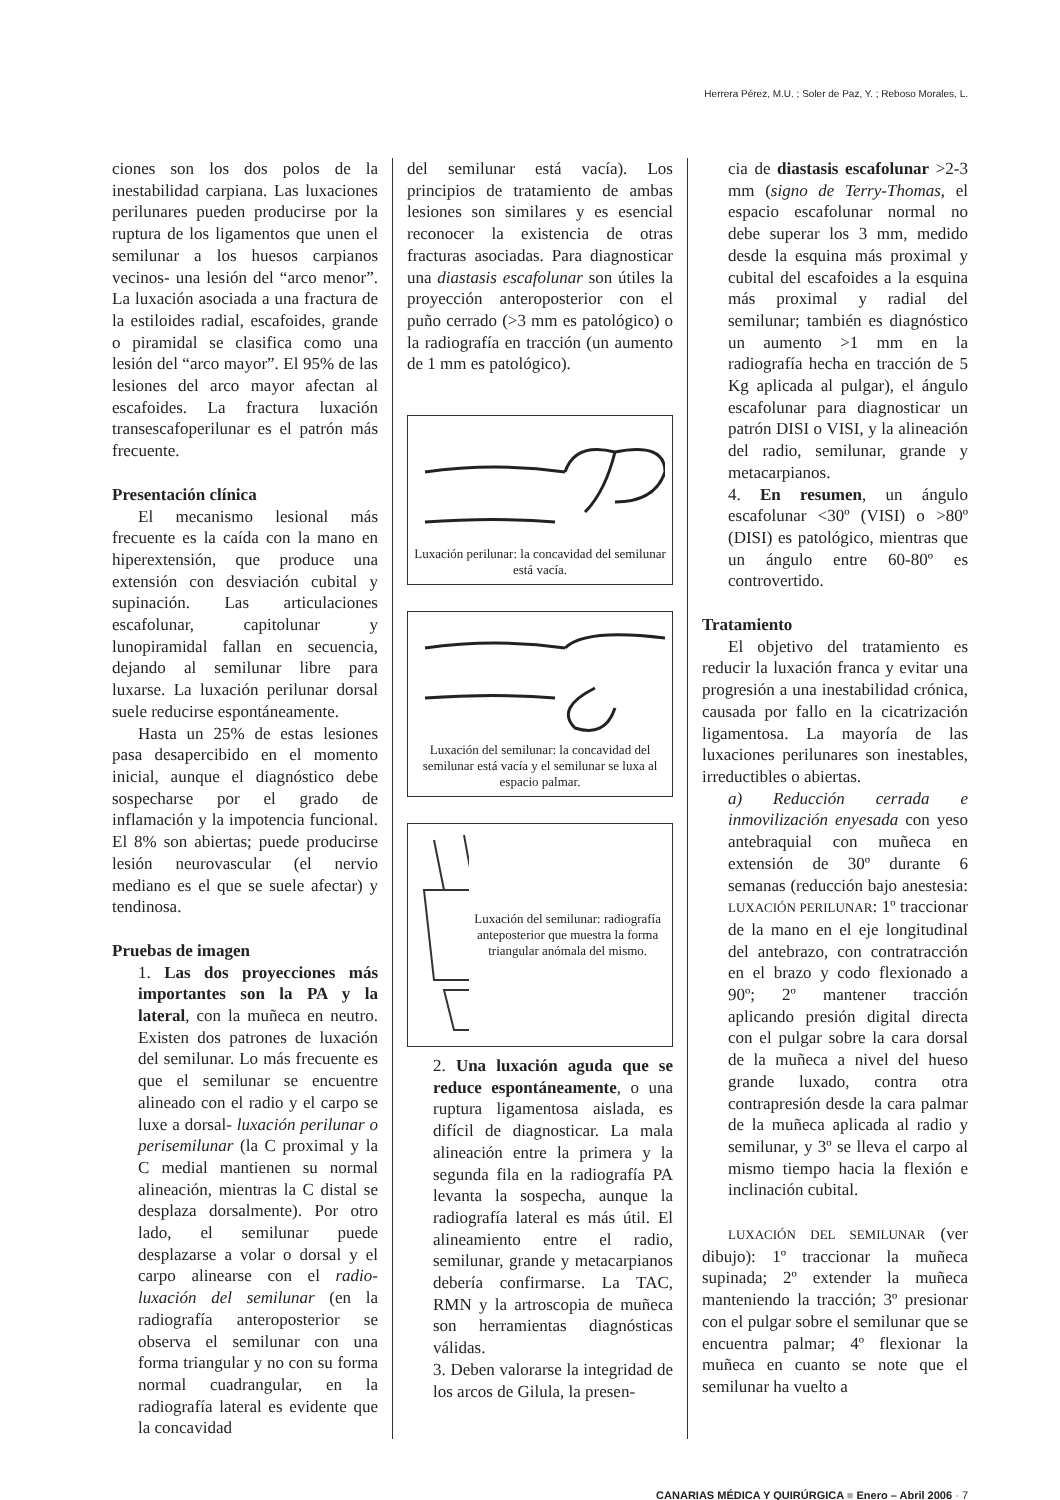Herrera Pérez, M.U. ; Soler de Paz, Y. ; Reboso Morales, L.
ciones son los dos polos de la inestabilidad carpiana. Las luxaciones perilunares pueden producirse por la ruptura de los ligamentos que unen el semilunar a los huesos carpianos vecinos- una lesión del “arco menor”. La luxación asociada a una fractura de la estiloides radial, escafoides, grande o piramidal se clasifica como una lesión del “arco mayor”. El 95% de las lesiones del arco mayor afectan al escafoides. La fractura luxación transescafoperilunar es el patrón más frecuente.
Presentación clínica
El mecanismo lesional más frecuente es la caída con la mano en hiperextensión, que produce una extensión con desviación cubital y supinación. Las articulaciones escafolunar, capitolunar y lunopiramidal fallan en secuencia, dejando al semilunar libre para luxarse. La luxación perilunar dorsal suele reducirse espontáneamente.
Hasta un 25% de estas lesiones pasa desapercibido en el momento inicial, aunque el diagnóstico debe sospecharse por el grado de inflamación y la impotencia funcional. El 8% son abiertas; puede producirse lesión neurovascular (el nervio mediano es el que se suele afectar) y tendinosa.
Pruebas de imagen
1. Las dos proyecciones más importantes son la PA y la lateral, con la muñeca en neutro. Existen dos patrones de luxación del semilunar. Lo más frecuente es que el semilunar se encuentre alineado con el radio y el carpo se luxe a dorsal- luxación perilunar o perisemilunar (la C proximal y la C medial mantienen su normal alineación, mientras la C distal se desplaza dorsalmente). Por otro lado, el semilunar puede desplazarse a volar o dorsal y el carpo alinearse con el radio-luxación del semilunar (en la radiografía anteroposterior se observa el semilunar con una forma triangular y no con su forma normal cuadrangular, en la radiografía lateral es evidente que la concavidad
del semilunar está vacía). Los principios de tratamiento de ambas lesiones son similares y es esencial reconocer la existencia de otras fracturas asociadas. Para diagnosticar una diastasis escafolunar son útiles la proyección anteroposterior con el puño cerrado (>3 mm es patológico) o la radiografía en tracción (un aumento de 1 mm es patológico).
Luxación perilunar: la concavidad del semilunar está vacía.
Luxación del semilunar: la concavidad del semilunar está vacía y el semilunar se luxa al espacio palmar.
Luxación del semilunar: radiografía anteposterior que muestra la forma triangular anómala del mismo.
2. Una luxación aguda que se reduce espontáneamente, o una ruptura ligamentosa aislada, es difícil de diagnosticar. La mala alineación entre la primera y la segunda fila en la radiografía PA levanta la sospecha, aunque la radiografía lateral es más útil. El alineamiento entre el radio, semilunar, grande y metacarpianos debería confirmarse. La TAC, RMN y la artroscopia de muñeca son herramientas diagnósticas válidas.
3. Deben valorarse la integridad de los arcos de Gilula, la presen-
cia de diastasis escafolunar >2-3 mm (signo de Terry-Thomas, el espacio escafolunar normal no debe superar los 3 mm, medido desde la esquina más proximal y cubital del escafoides a la esquina más proximal y radial del semilunar; también es diagnóstico un aumento >1 mm en la radiografía hecha en tracción de 5 Kg aplicada al pulgar), el ángulo escafolunar para diagnosticar un patrón DISI o VISI, y la alineación del radio, semilunar, grande y metacarpianos.
4. En resumen, un ángulo escafolunar <30º (VISI) o >80º (DISI) es patológico, mientras que un ángulo entre 60-80º es controvertido.
Tratamiento
El objetivo del tratamiento es reducir la luxación franca y evitar una progresión a una inestabilidad crónica, causada por fallo en la cicatrización ligamentosa. La mayoría de las luxaciones perilunares son inestables, irreductibles o abiertas.
a) Reducción cerrada e inmovilización enyesada con yeso antebraquial con muñeca en extensión de 30º durante 6 semanas (reducción bajo anestesia: LUXACIÓN PERILUNAR: 1º traccionar de la mano en el eje longitudinal del antebrazo, con contratracción en el brazo y codo flexionado a 90º; 2º mantener tracción aplicando presión digital directa con el pulgar sobre la cara dorsal de la muñeca a nivel del hueso grande luxado, contra otra contrapresión desde la cara palmar de la muñeca aplicada al radio y semilunar, y 3º se lleva el carpo al mismo tiempo hacia la flexión e inclinación cubital.
LUXACIÓN DEL SEMILUNAR (ver dibujo): 1º traccionar la muñeca supinada; 2º extender la muñeca manteniendo la tracción; 3º presionar con el pulgar sobre el semilunar que se encuentra palmar; 4º flexionar la muñeca en cuanto se note que el semilunar ha vuelto a
CANARIAS MÉDICA Y QUIRÚRGICA ■ Enero – Abril 2006 · 7